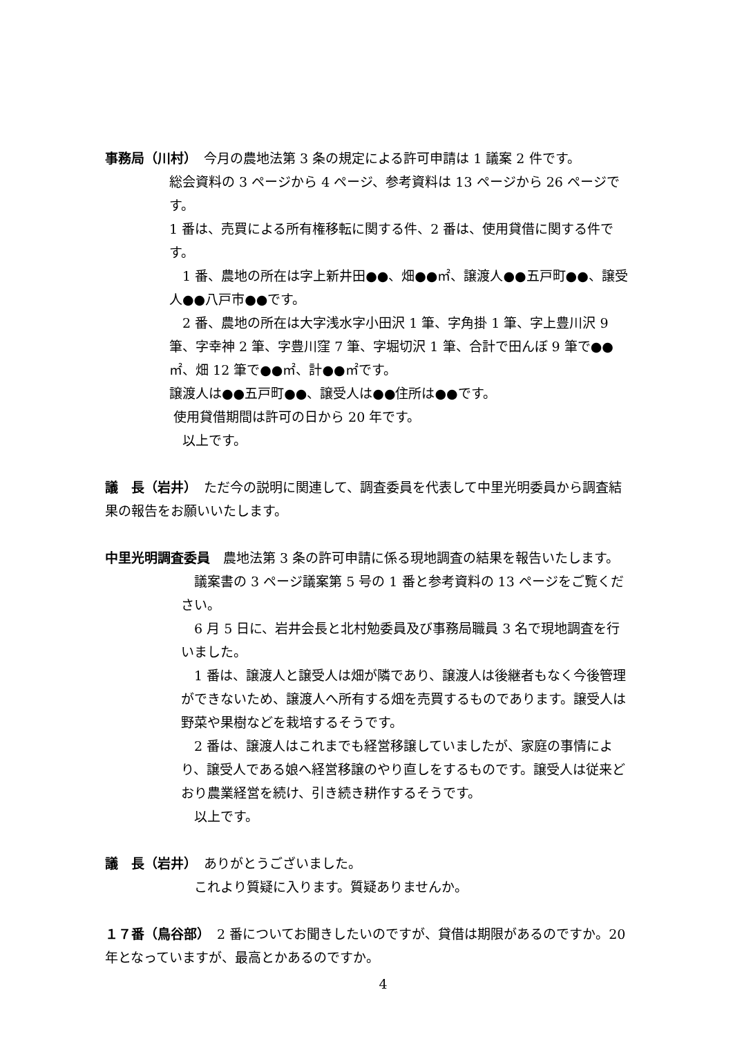事務局（川村）　今月の農地法第 3 条の規定による許可申請は 1 議案 2 件です。
総会資料の 3 ページから 4 ページ、参考資料は 13 ページから 26 ページです。
1 番は、売買による所有権移転に関する件、2 番は、使用貸借に関する件です。
　1 番、農地の所在は字上新井田●●、畑●●㎡、譲渡人●●五戸町●●、譲受人●●八戸市●●です。
　2 番、農地の所在は大字浅水字小田沢 1 筆、字角掛 1 筆、字上豊川沢 9 筆、字幸神 2 筆、字豊川窪 7 筆、字堀切沢 1 筆、合計で田んぼ 9 筆で●●㎡、畑 12 筆で●●㎡、計●●㎡です。
譲渡人は●●五戸町●●、譲受人は●●住所は●●です。
使用貸借期間は許可の日から 20 年です。
　以上です。
議　長（岩井）　ただ今の説明に関連して、調査委員を代表して中里光明委員から調査結果の報告をお願いいたします。
中里光明調査委員　農地法第 3 条の許可申請に係る現地調査の結果を報告いたします。
　議案書の 3 ページ議案第 5 号の 1 番と参考資料の 13 ページをご覧ください。
　6 月 5 日に、岩井会長と北村勉委員及び事務局職員 3 名で現地調査を行いました。
　1 番は、譲渡人と譲受人は畑が隣であり、譲渡人は後継者もなく今後管理ができないため、譲渡人へ所有する畑を売買するものであります。譲受人は野菜や果樹などを栽培するそうです。
　2 番は、譲渡人はこれまでも経営移譲していましたが、家庭の事情により、譲受人である娘へ経営移譲のやり直しをするものです。譲受人は従来どおり農業経営を続け、引き続き耕作するそうです。
　以上です。
議　長（岩井）　ありがとうございました。
　これより質疑に入ります。質疑ありませんか。
１７番（鳥谷部）　2 番についてお聞きしたいのですが、貸借は期限があるのですか。20 年となっていますが、最高とかあるのですか。
4